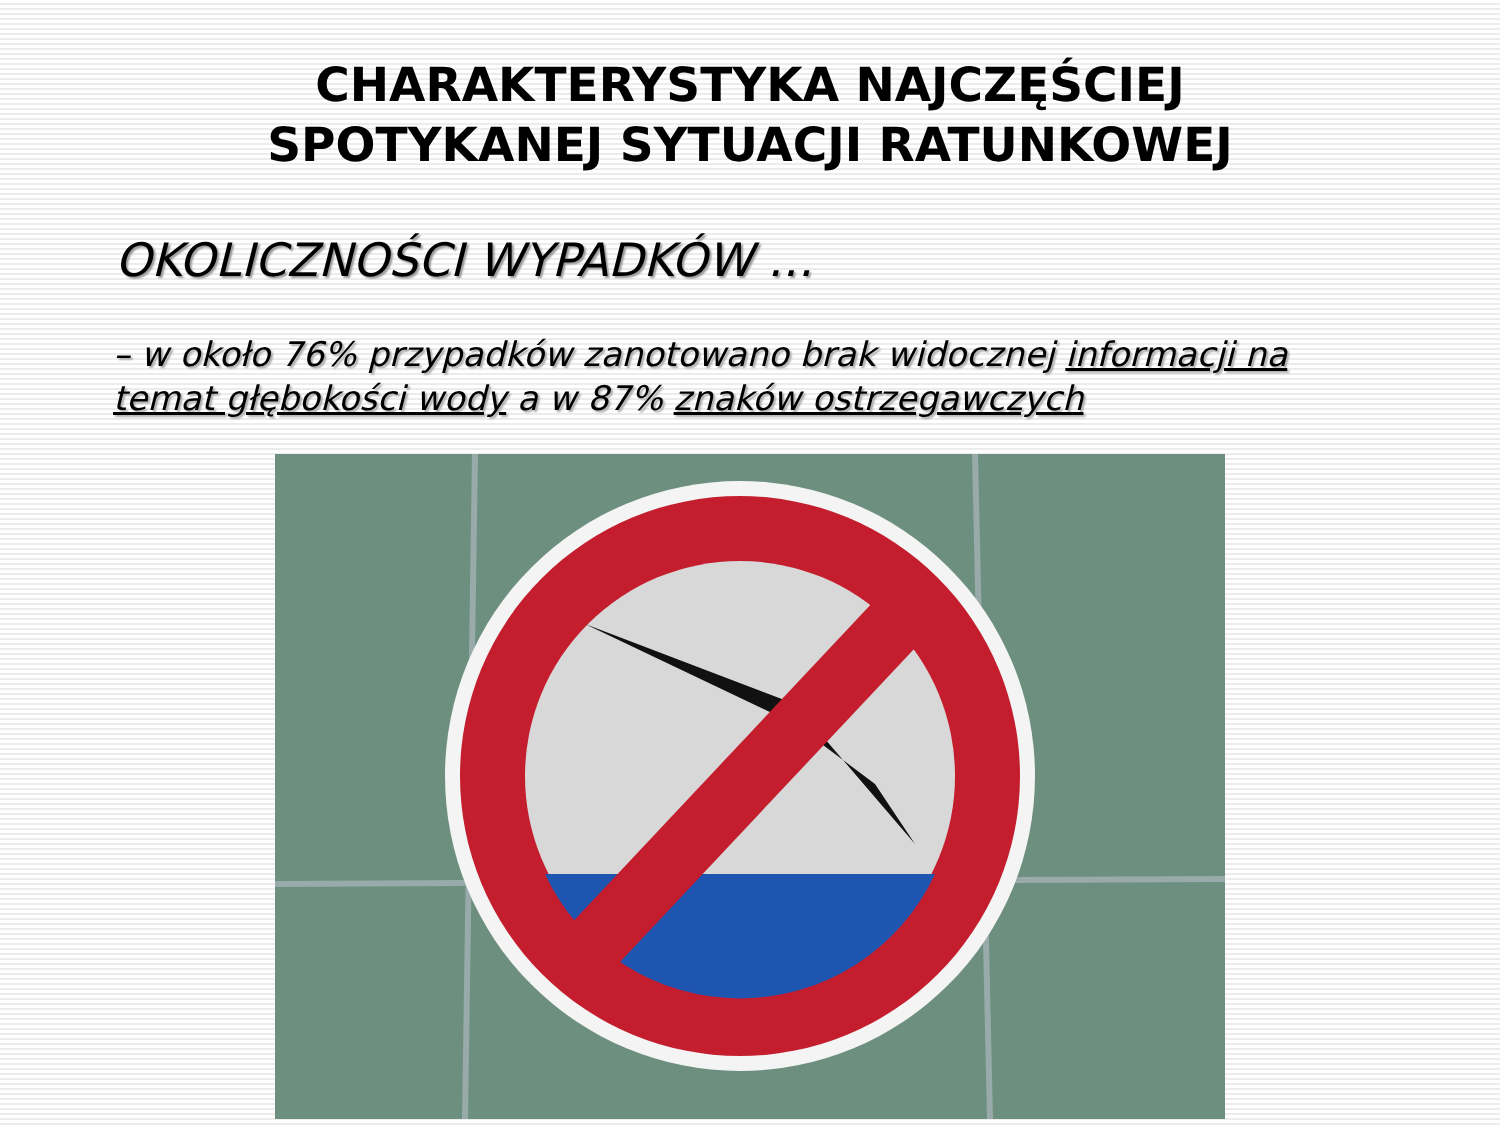CHARAKTERYSTYKA NAJCZĘŚCIEJ
SPOTYKANEJ SYTUACJI RATUNKOWEJ
OKOLICZNOŚCI WYPADKÓW …
– w około 76% przypadków zanotowano brak widocznej informacji na temat głębokości wody a w 87% znaków ostrzegawczych